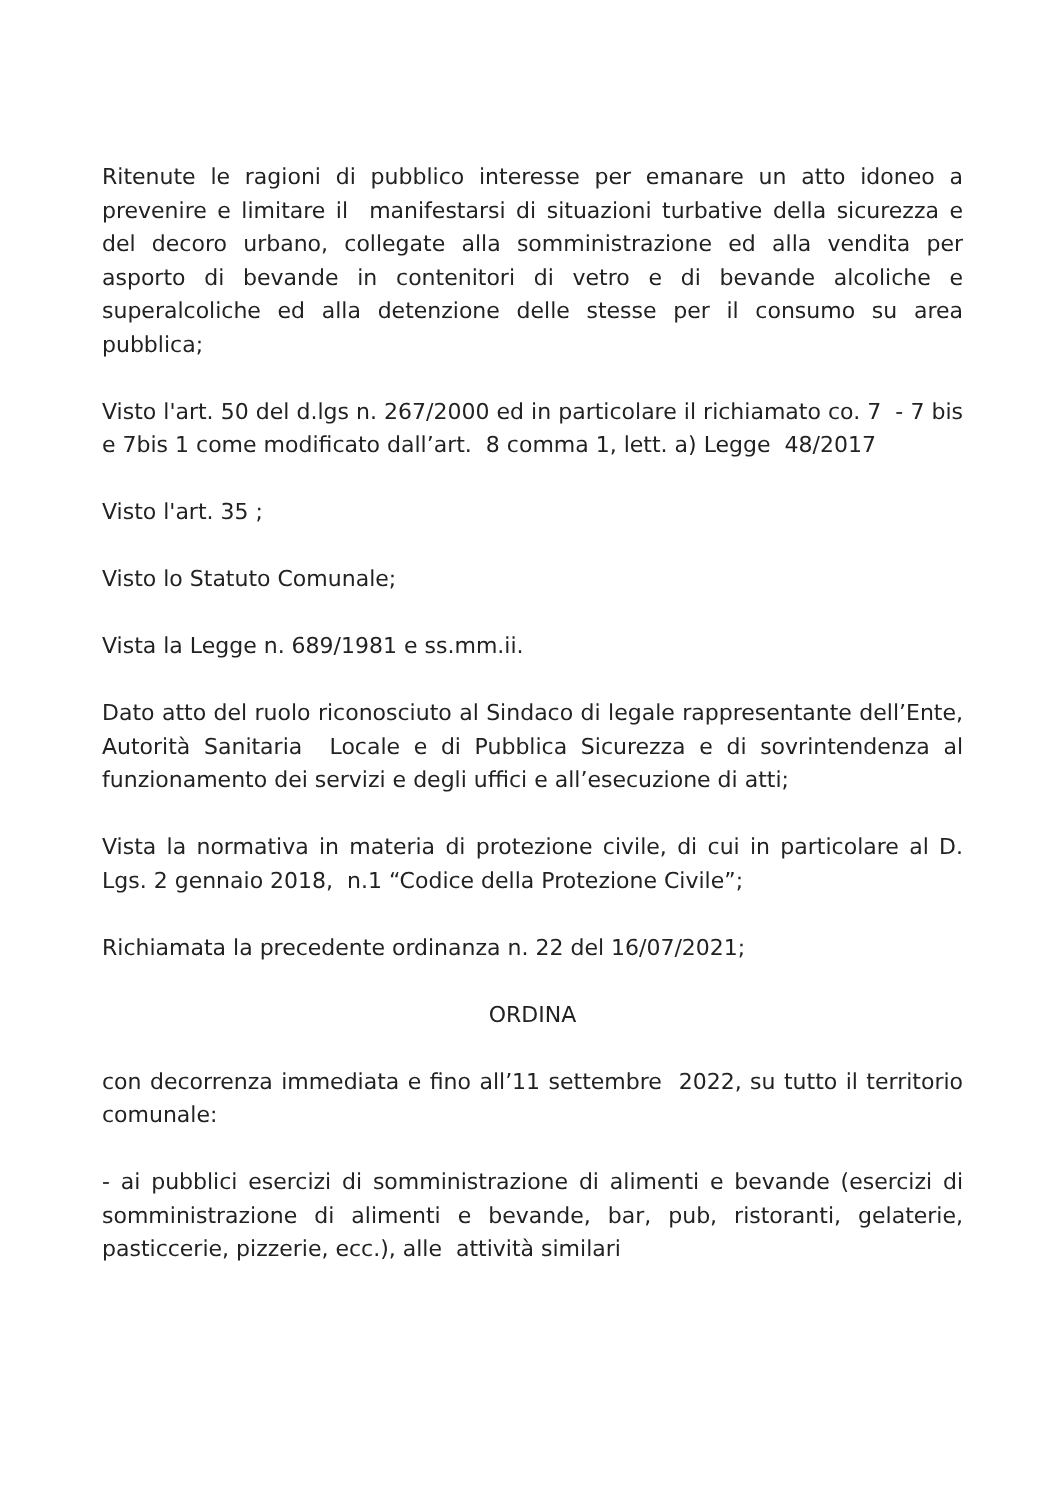Ritenute le ragioni di pubblico interesse per emanare un atto idoneo a prevenire e limitare il manifestarsi di situazioni turbative della sicurezza e del decoro urbano, collegate alla somministrazione ed alla vendita per asporto di bevande in contenitori di vetro e di bevande alcoliche e superalcoliche ed alla detenzione delle stesse per il consumo su area pubblica;
Visto l'art. 50 del d.lgs n. 267/2000 ed in particolare il richiamato co. 7 - 7 bis e 7bis 1 come modificato dall’art. 8 comma 1, lett. a) Legge 48/2017
Visto l'art. 35 ;
Visto lo Statuto Comunale;
Vista la Legge n. 689/1981 e ss.mm.ii.
Dato atto del ruolo riconosciuto al Sindaco di legale rappresentante dell’Ente, Autorità Sanitaria Locale e di Pubblica Sicurezza e di sovrintendenza al funzionamento dei servizi e degli uffici e all’esecuzione di atti;
Vista la normativa in materia di protezione civile, di cui in particolare al D. Lgs. 2 gennaio 2018, n.1 “Codice della Protezione Civile”;
Richiamata la precedente ordinanza n. 22 del 16/07/2021;
ORDINA
con decorrenza immediata e fino all’11 settembre 2022, su tutto il territorio comunale:
- ai pubblici esercizi di somministrazione di alimenti e bevande (esercizi di somministrazione di alimenti e bevande, bar, pub, ristoranti, gelaterie, pasticcerie, pizzerie, ecc.), alle attività similari